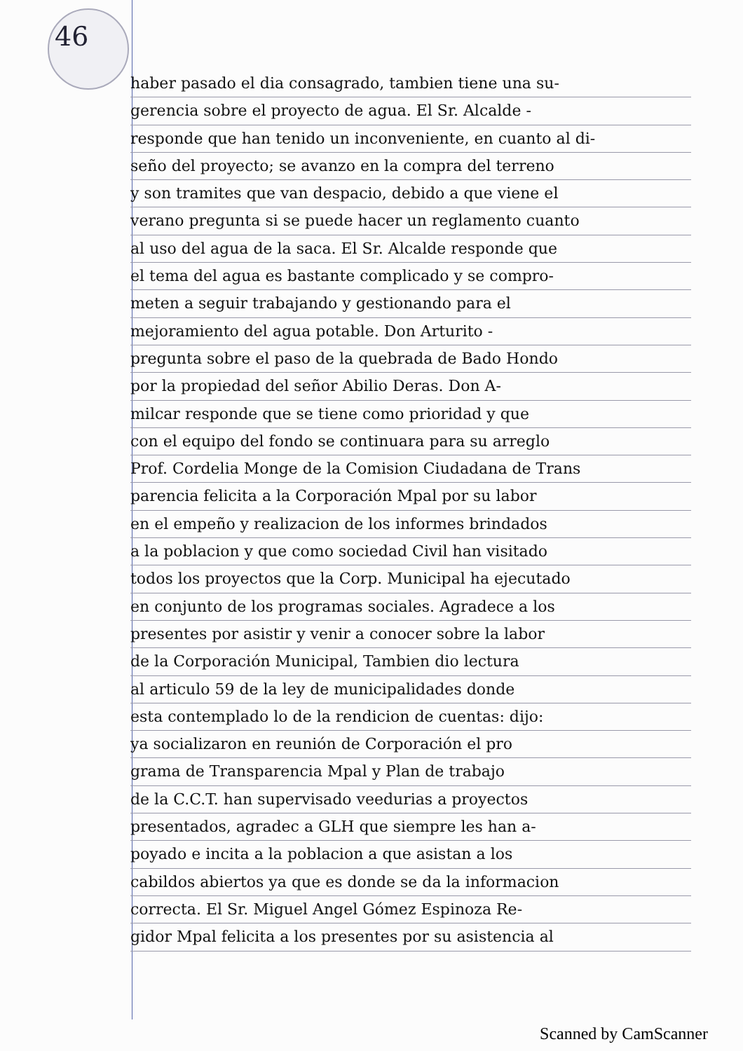46
haber pasado el dia consagrado, tambien tiene una su-
gerencia sobre el proyecto de agua. El Sr. Alcalde -
responde que han tenido un inconveniente, en cuanto al di-
seño del proyecto; se avanzo en la compra del terreno
y son tramites que van despacio, debido a que viene el
verano pregunta si se puede hacer un reglamento cuanto
al uso del agua de la saca. El Sr. Alcalde responde que
el tema del agua es bastante complicado y se compro-
meten a seguir trabajando y gestionando para el
mejoramiento del agua potable. Don Arturito -
pregunta sobre el paso de la quebrada de Bado Hondo
por la propiedad del señor Abilio Deras. Don A-
milcar responde que se tiene como prioridad y que
con el equipo del fondo se continuara para su arreglo
Prof. Cordelia Monge de la Comision Ciudadana de Trans
parencia felicita a la Corporación Mpal por su labor
en el empeño y realizacion de los informes brindados
a la poblacion y que como sociedad Civil han visitado
todos los proyectos que la Corp. Municipal ha ejecutado
en conjunto de los programas sociales. Agradece a los
presentes por asistir y venir a conocer sobre la labor
de la Corporación Municipal, Tambien dio lectura
al articulo 59 de la ley de municipalidades donde
esta contemplado lo de la rendicion de cuentas: dijo:
ya socializaron en reunión de Corporación el pro
grama de Transparencia Mpal y Plan de trabajo
de la C.C.T. han supervisado veedurias a proyectos
presentados, agradec a GLH que siempre les han a-
poyado e incita a la poblacion a que asistan a los
cabildos abiertos ya que es donde se da la informacion
correcta. El Sr. Miguel Angel Gómez Espinoza Re-
gidor Mpal felicita a los presentes por su asistencia al
Scanned by CamScanner